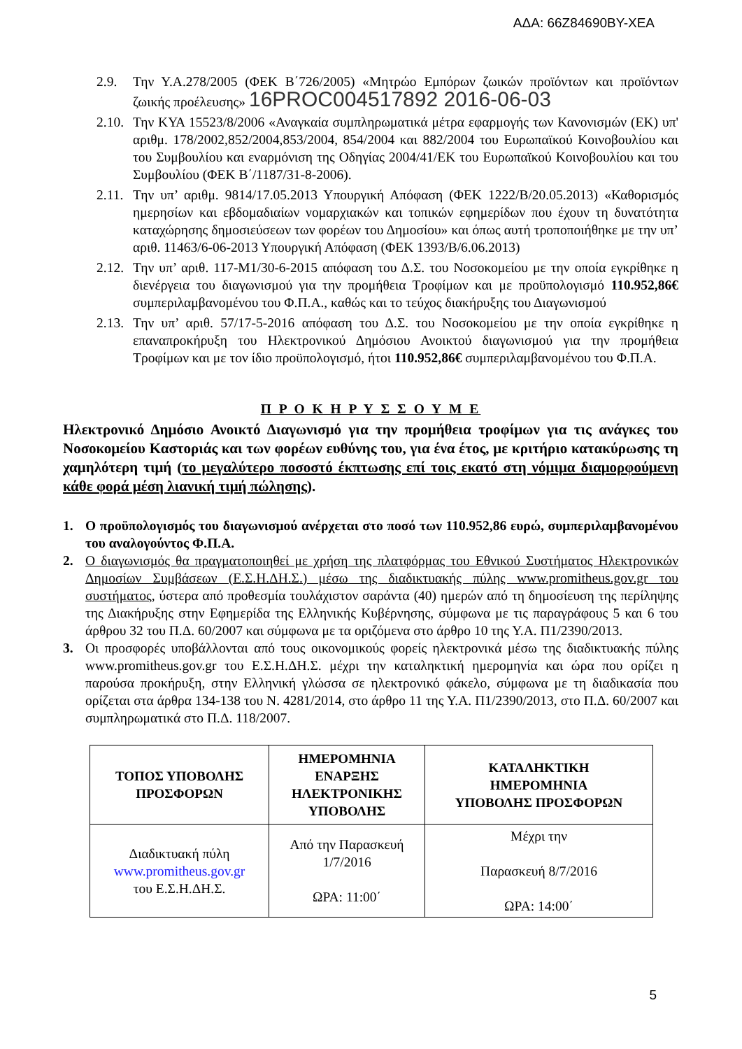ΑΔΑ: 66Ζ84690ΒΥ-ΧΕΑ
2.9. Την Υ.Α.278/2005 (ΦΕΚ Β΄726/2005) «Μητρώο Εμπόρων ζωικών προϊόντων και προϊόντων ζωικής προέλευσης» 16PROC004517892 2016-06-03
2.10. Την ΚΥΑ 15523/8/2006 «Αναγκαία συμπληρωματικά μέτρα εφαρμογής των Κανονισμών (ΕΚ) υπ' αριθμ. 178/2002,852/2004,853/2004, 854/2004 και 882/2004 του Ευρωπαϊκού Κοινοβουλίου και του Συμβουλίου και εναρμόνιση της Οδηγίας 2004/41/ΕΚ του Ευρωπαϊκού Κοινοβουλίου και του Συμβουλίου (ΦΕΚ Β΄/1187/31-8-2006).
2.11. Την υπ’ αριθμ. 9814/17.05.2013 Υπουργική Απόφαση (ΦΕΚ 1222/Β/20.05.2013) «Καθορισμός ημερησίων και εβδομαδιαίων νομαρχιακών και τοπικών εφημερίδων που έχουν τη δυνατότητα καταχώρησης δημοσιεύσεων των φορέων του Δημοσίου» και όπως αυτή τροποποιήθηκε με την υπ’ αριθ. 11463/6-06-2013 Υπουργική Απόφαση (ΦΕΚ 1393/Β/6.06.2013)
2.12. Την υπ’ αριθ. 117-Μ1/30-6-2015 απόφαση του Δ.Σ. του Νοσοκομείου με την οποία εγκρίθηκε η διενέργεια του διαγωνισμού για την προμήθεια Τροφίμων και με προϋπολογισμό 110.952,86€ συμπεριλαμβανομένου του Φ.Π.Α., καθώς και το τεύχος διακήρυξης του Διαγωνισμού
2.13. Την υπ’ αριθ. 57/17-5-2016 απόφαση του Δ.Σ. του Νοσοκομείου με την οποία εγκρίθηκε η επαναπροκήρυξη του Ηλεκτρονικού Δημόσιου Ανοικτού διαγωνισμού για την προμήθεια Τροφίμων και με τον ίδιο προϋπολογισμό, ήτοι 110.952,86€ συμπεριλαμβανομένου του Φ.Π.Α.
Π Ρ Ο Κ Η Ρ Υ Σ Σ Ο Υ Μ Ε
Ηλεκτρονικό Δημόσιο Ανοικτό Διαγωνισμό για την προμήθεια τροφίμων για τις ανάγκες του Νοσοκομείου Καστοριάς και των φορέων ευθύνης του, για ένα έτος, με κριτήριο κατακύρωσης τη χαμηλότερη τιμή (το μεγαλύτερο ποσοστό έκπτωσης επί τοις εκατό στη νόμιμα διαμορφούμενη κάθε φορά μέση λιανική τιμή πώλησης).
1. Ο προϋπολογισμός του διαγωνισμού ανέρχεται στο ποσό των 110.952,86 ευρώ, συμπεριλαμβανομένου του αναλογούντος Φ.Π.Α.
2. Ο διαγωνισμός θα πραγματοποιηθεί με χρήση της πλατφόρμας του Εθνικού Συστήματος Ηλεκτρονικών Δημοσίων Συμβάσεων (Ε.Σ.Η.ΔΗ.Σ.) μέσω της διαδικτυακής πύλης www.promitheus.gov.gr του συστήματος, ύστερα από προθεσμία τουλάχιστον σαράντα (40) ημερών από τη δημοσίευση της περίληψης της Διακήρυξης στην Εφημερίδα της Ελληνικής Κυβέρνησης, σύμφωνα με τις παραγράφους 5 και 6 του άρθρου 32 του Π.Δ. 60/2007 και σύμφωνα με τα οριζόμενα στο άρθρο 10 της Υ.Α. Π1/2390/2013.
3. Οι προσφορές υποβάλλονται από τους οικονομικούς φορείς ηλεκτρονικά μέσω της διαδικτυακής πύλης www.promitheus.gov.gr του Ε.Σ.Η.ΔΗ.Σ. μέχρι την καταληκτική ημερομηνία και ώρα που ορίζει η παρούσα προκήρυξη, στην Ελληνική γλώσσα σε ηλεκτρονικό φάκελο, σύμφωνα με τη διαδικασία που ορίζεται στα άρθρα 134-138 του Ν. 4281/2014, στο άρθρο 11 της Υ.Α. Π1/2390/2013, στο Π.Δ. 60/2007 και συμπληρωματικά στο Π.Δ. 118/2007.
| ΤΟΠΟΣ ΥΠΟΒΟΛΗΣ ΠΡΟΣΦΟΡΩΝ | ΗΜΕΡΟΜΗΝΙΑ ΕΝΑΡΞΗΣ ΗΛΕΚΤΡΟΝΙΚΗΣ ΥΠΟΒΟΛΗΣ | ΚΑΤΑΛΗΚΤΙΚΗ ΗΜΕΡΟΜΗΝΙΑ ΥΠΟΒΟΛΗΣ ΠΡΟΣΦΟΡΩΝ |
| --- | --- | --- |
| Διαδικτυακή πύλη www.promitheus.gov.gr του Ε.Σ.Η.ΔΗ.Σ. | Από την Παρασκευή 1/7/2016 ΩΡΑ: 11:00΄ | Μέχρι την Παρασκευή 8/7/2016 ΩΡΑ: 14:00΄ |
5